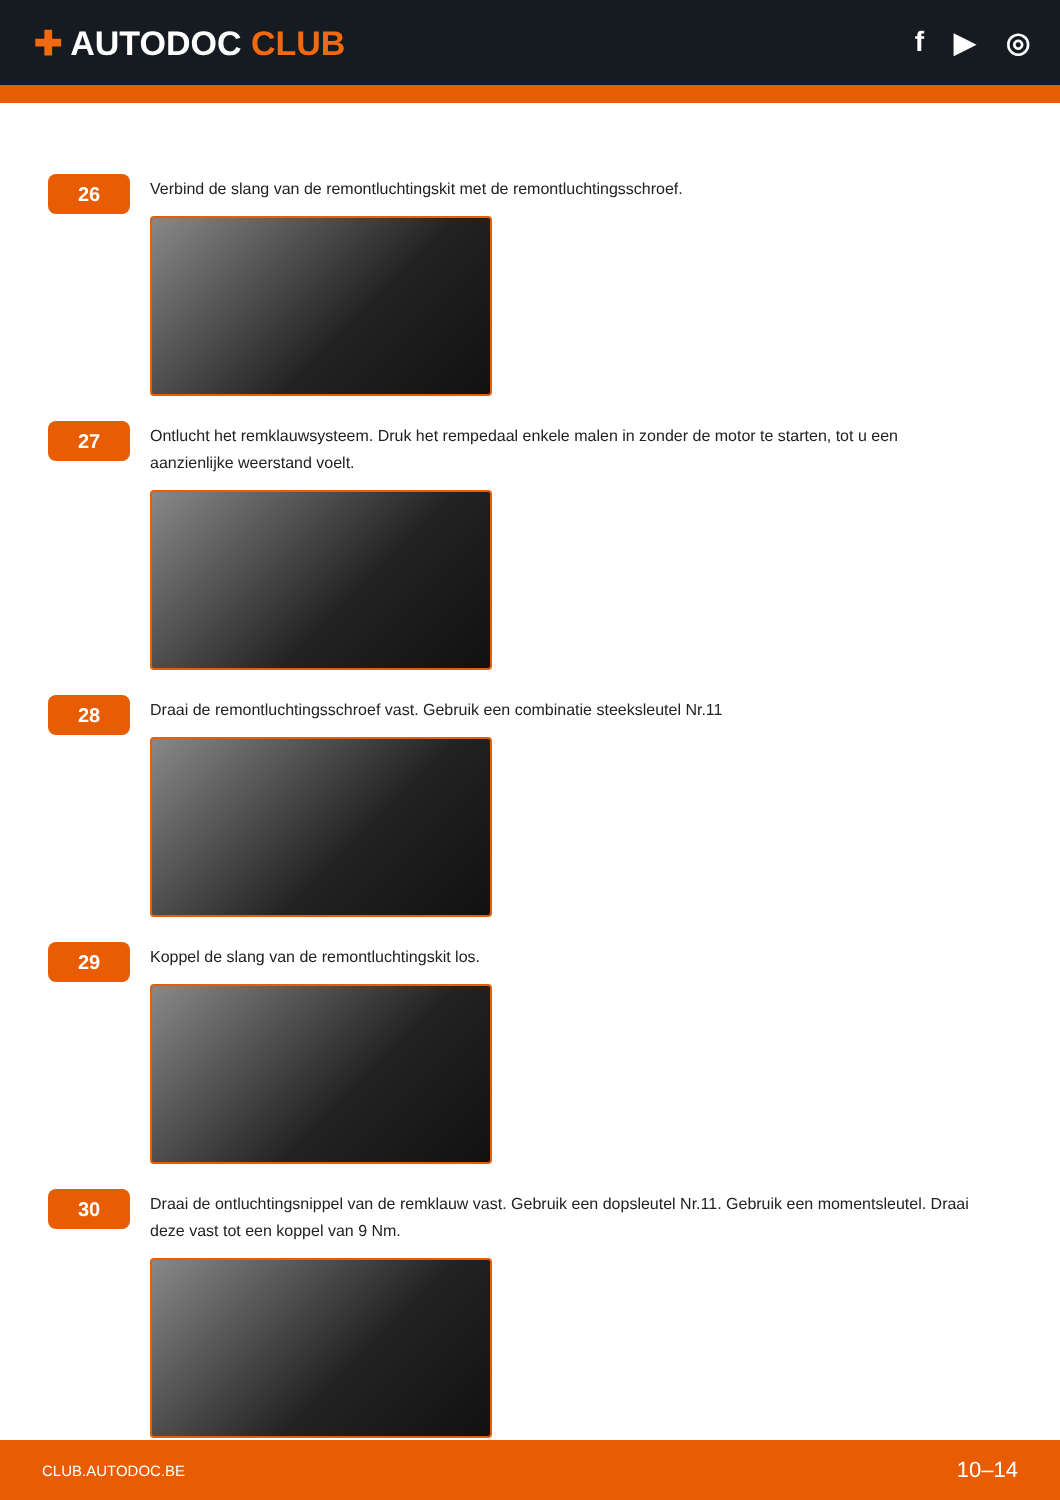✚ AUTODOC CLUB
f ▶ ◎
26
Verbind de slang van de remontluchtingskit met de remontluchtingsschroef.
27
Ontlucht het remklauwsysteem. Druk het rempedaal enkele malen in zonder de motor te starten, tot u een aanzienlijke weerstand voelt.
28
Draai de remontluchtingsschroef vast. Gebruik een combinatie steeksleutel Nr.11
29
Koppel de slang van de remontluchtingskit los.
30
Draai de ontluchtingsnippel van de remklauw vast. Gebruik een dopsleutel Nr.11. Gebruik een momentsleutel. Draai deze vast tot een koppel van 9 Nm.
CLUB.AUTODOC.BE 10–14